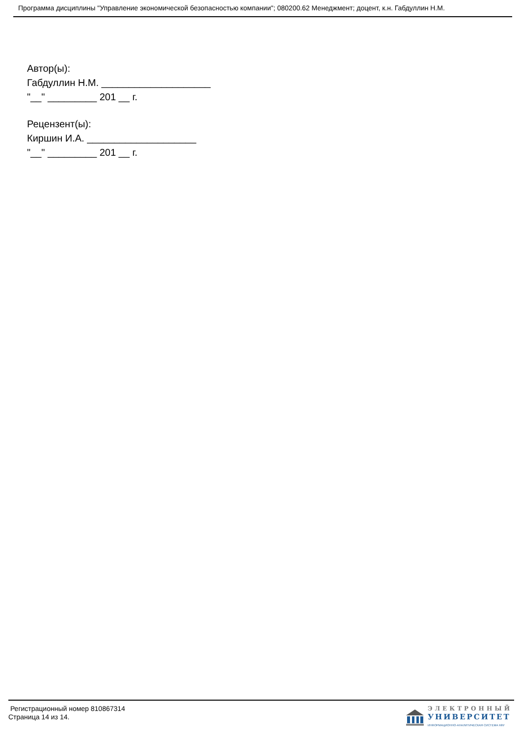Программа дисциплины "Управление экономической безопасностью компании"; 080200.62 Менеджмент; доцент, к.н. Габдуллин Н.М.
Автор(ы):
Габдуллин Н.М. ____________________
"__" _________ 201 __ г.
Рецензент(ы):
Киршин И.А. ____________________
"__" _________ 201 __ г.
Регистрационный номер 810867314
Страница 14 из 14.
ЭЛЕКТРОННЫЙ
УНИВЕРСИТЕТ
ИНФОРМАЦИОННО-АНАЛИТИЧЕСКАЯ СИСТЕМА КФУ